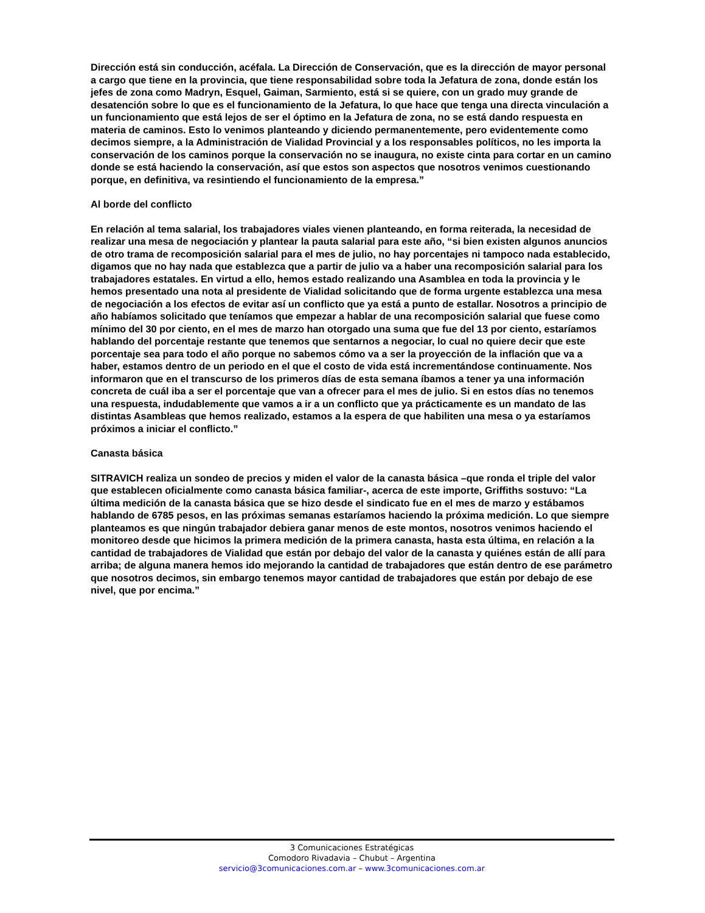Dirección está sin conducción, acéfala. La Dirección de Conservación, que es la dirección de mayor personal a cargo que tiene en la provincia, que tiene responsabilidad sobre toda la Jefatura de zona, donde están los jefes de zona como Madryn, Esquel, Gaiman, Sarmiento, está si se quiere, con un grado muy grande de desatención sobre lo que es el funcionamiento de la Jefatura, lo que hace que tenga una directa vinculación a un funcionamiento que está lejos de ser el óptimo en la Jefatura de zona, no se está dando respuesta en materia de caminos. Esto lo venimos planteando y diciendo permanentemente, pero evidentemente como decimos siempre, a la Administración de Vialidad Provincial y a los responsables políticos, no les importa la conservación de los caminos porque la conservación no se inaugura, no existe cinta para cortar en un camino donde se está haciendo la conservación, así que estos son aspectos que nosotros venimos cuestionando porque, en definitiva, va resintiendo el funcionamiento de la empresa.”
Al borde del conflicto
En relación al tema salarial, los trabajadores viales vienen planteando, en forma reiterada, la necesidad de realizar una mesa de negociación y plantear la pauta salarial para este año, “si bien existen algunos anuncios de otro trama de recomposición salarial para el mes de julio, no hay porcentajes ni tampoco nada establecido, digamos que no hay nada que establezca que a partir de julio va a haber una recomposición salarial para los trabajadores estatales. En virtud a ello, hemos estado realizando una Asamblea en toda la provincia y le hemos presentado una nota al presidente de Vialidad solicitando que de forma urgente establezca una mesa de negociación a los efectos de evitar así un conflicto que ya está a punto de estallar. Nosotros a principio de año habíamos solicitado que teníamos que empezar a hablar de una recomposición salarial que fuese como mínimo del 30 por ciento, en el mes de marzo han otorgado una suma que fue del 13 por ciento, estaríamos hablando del porcentaje restante que tenemos que sentarnos a negociar, lo cual no quiere decir que este porcentaje sea para todo el año porque no sabemos cómo va a ser la proyección de la inflación que va a haber, estamos dentro de un periodo en el que el costo de vida está incrementándose continuamente. Nos informaron que en el transcurso de los primeros días de esta semana íbamos a tener ya una información concreta de cuál iba a ser el porcentaje que van a ofrecer para el mes de julio. Si en estos días no tenemos una respuesta, indudablemente que vamos a ir a un conflicto que ya prácticamente es un mandato de las distintas Asambleas que hemos realizado, estamos a la espera de que habiliten una mesa o ya estaríamos próximos a iniciar el conflicto.”
Canasta básica
SITRAVICH realiza un sondeo de precios y miden el valor de la canasta básica –que ronda el triple del valor que establecen oficialmente como canasta básica familiar-, acerca de este importe, Griffiths sostuvo: “La última medición de la canasta básica que se hizo desde el sindicato fue en el mes de marzo y estábamos hablando de 6785 pesos, en las próximas semanas estaríamos haciendo la próxima medición. Lo que siempre planteamos es que ningún trabajador debiera ganar menos de este montos, nosotros venimos haciendo el monitoreo desde que hicimos la primera medición de la primera canasta, hasta esta última, en relación a la cantidad de trabajadores de Vialidad que están por debajo del valor de la canasta y quiénes están de allí para arriba; de alguna manera hemos ido mejorando la cantidad de trabajadores que están dentro de ese parámetro que nosotros decimos, sin embargo tenemos mayor cantidad de trabajadores que están por debajo de ese nivel, que por encima.”
3 Comunicaciones Estratégicas
Comodoro Rivadavia – Chubut – Argentina
servicio@3comunicaciones.com.ar – www.3comunicaciones.com.ar